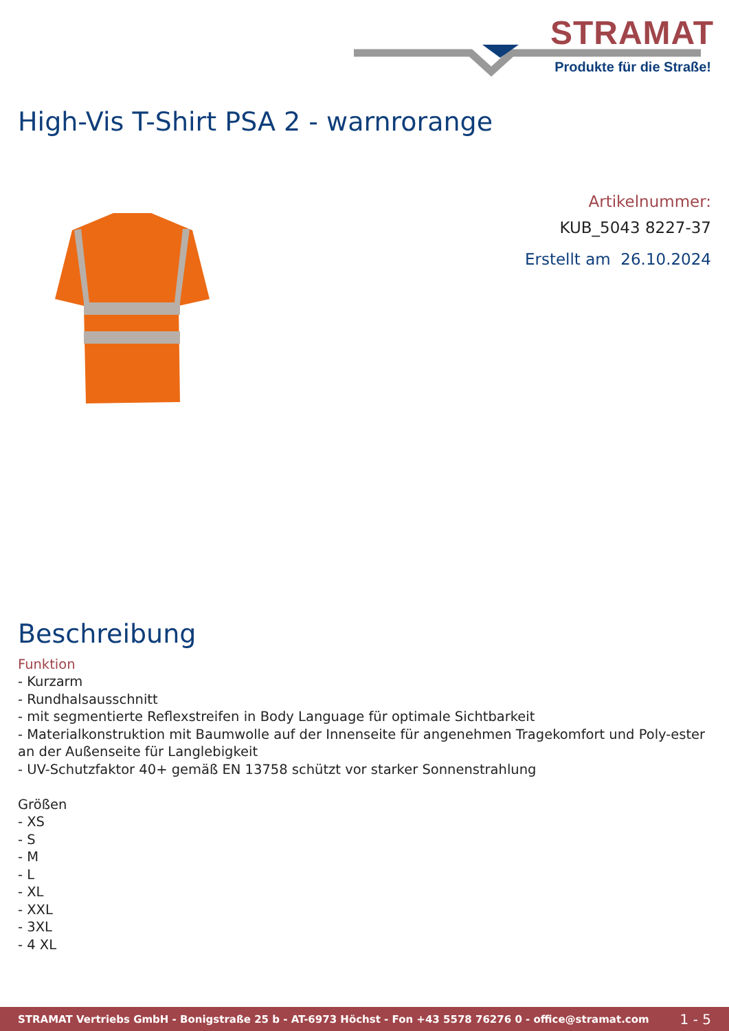STRAMAT
Produkte für die Straße!
High-Vis T-Shirt PSA 2 - warnrorange
Artikelnummer:
KUB_5043 8227-37
Erstellt am 26.10.2024
Beschreibung
Funktion
- Kurzarm
- Rundhalsausschnitt
- mit segmentierte Reflexstreifen in Body Language für optimale Sichtbarkeit
- Materialkonstruktion mit Baumwolle auf der Innenseite für angenehmen Tragekomfort und Poly-ester an der Außenseite für Langlebigkeit
- UV-Schutzfaktor 40+ gemäß EN 13758 schützt vor starker Sonnenstrahlung
Größen
- XS
- S
- M
- L
- XL
- XXL
- 3XL
- 4 XL
STRAMAT Vertriebs GmbH - Bonigstraße 25 b - AT-6973 Höchst - Fon +43 5578 76276 0 - office@stramat.com 1 - 5